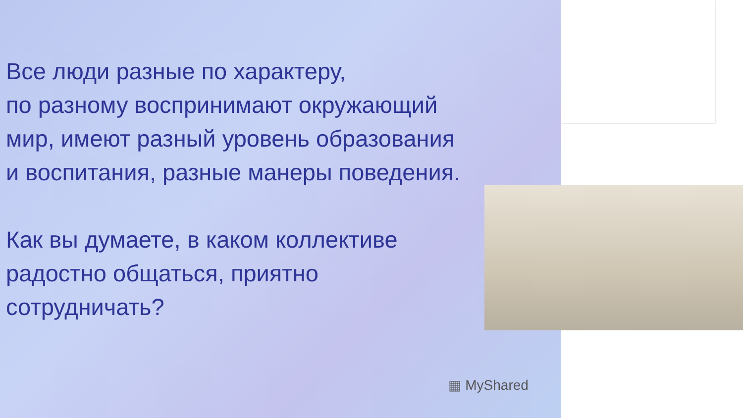Все люди разные по характеру,
по разному воспринимают окружающий
мир, имеют разный уровень образования
и воспитания, разные манеры поведения.
Как вы думаете, в каком коллективе
радостно общаться, приятно
сотрудничать?
▦ MyShared